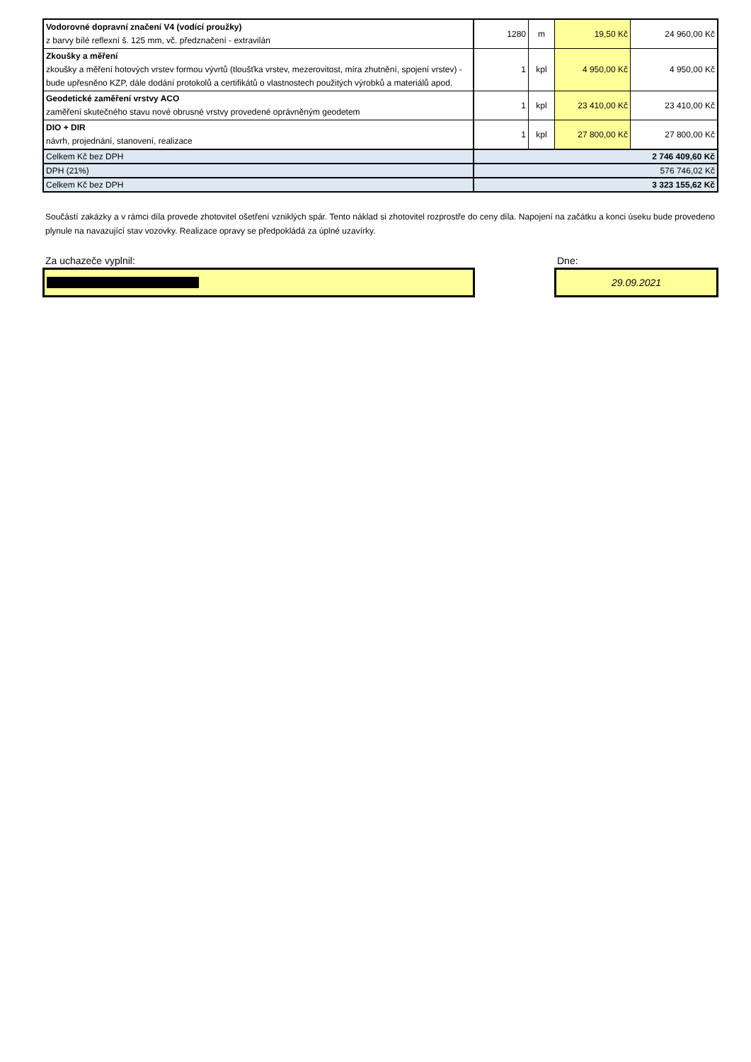| Vodorovné dopravní značení V4 (vodící proužky) z barvy bílé reflexní š. 125 mm, vč. předznačení - extravilán | 1280 | m | 19,50 Kč | 24 960,00 Kč |
| Zkoušky a měření zkoušky a měření hotových vrstev formou vývrtů (tloušťka vrstev, mezerovitost, míra zhutnění, spojení vrstev) - bude upřesněno KZP, dále dodání protokolů a certifikátů o vlastnostech použitých výrobků a materiálů apod. | 1 | kpl | 4 950,00 Kč | 4 950,00 Kč |
| Geodetické zaměření vrstvy ACO zaměření skutečného stavu nové obrusné vrstvy provedené oprávněným geodetem | 1 | kpl | 23 410,00 Kč | 23 410,00 Kč |
| DIO + DIR návrh, projednání, stanovení, realizace | 1 | kpl | 27 800,00 Kč | 27 800,00 Kč |
| Celkem Kč bez DPH | 2 746 409,60 Kč | | | |
| DPH (21%) | 576 746,02 Kč | | | |
| Celkem Kč bez DPH | 3 323 155,62 Kč | | | |
Součástí zakázky a v rámci díla provede zhotovitel ošetření vzniklých spár. Tento náklad si zhotovitel rozprostře do ceny díla. Napojení na začátku a konci úseku bude provedeno plynule na navazující stav vozovky. Realizace opravy se předpokládá za úplné uzavírky.
Za uchazeče vyplnil: Dne:
29.09.2021